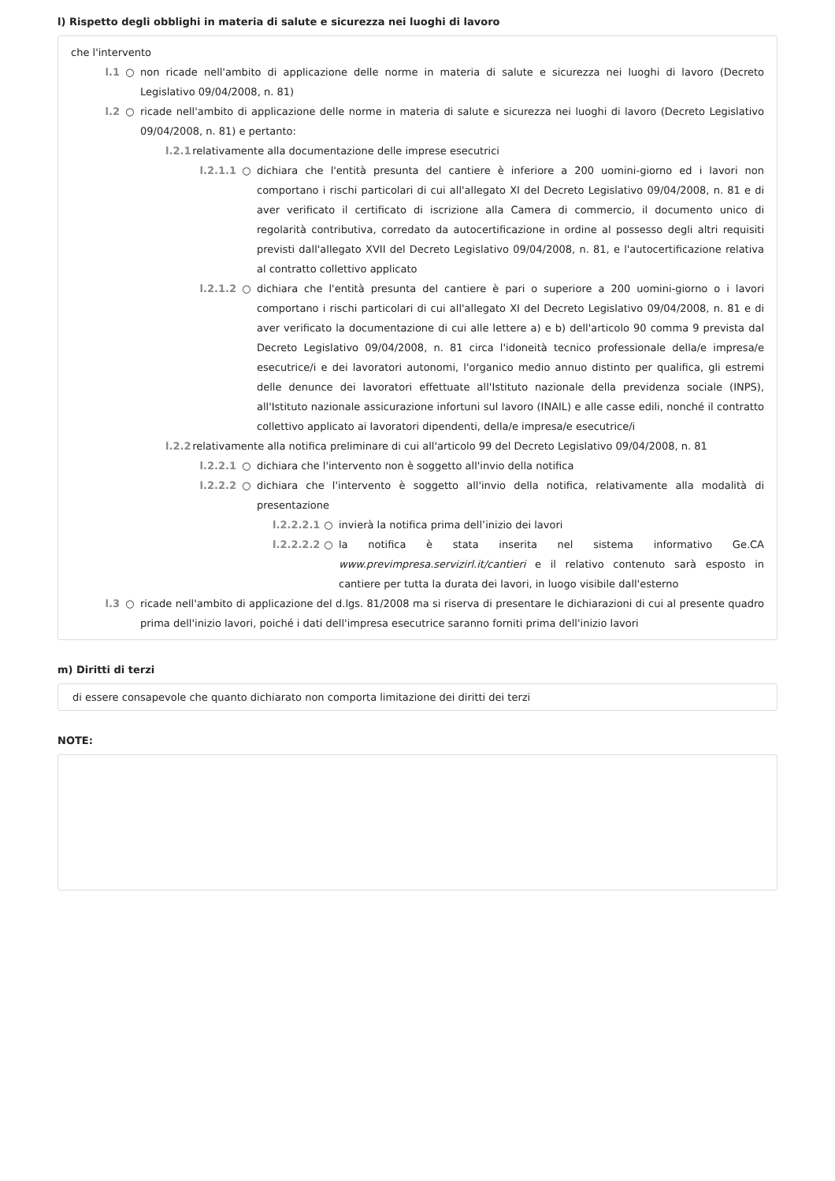l) Rispetto degli obblighi in materia di salute e sicurezza nei luoghi di lavoro
che l'intervento
l.1 ○ non ricade nell'ambito di applicazione delle norme in materia di salute e sicurezza nei luoghi di lavoro (Decreto Legislativo 09/04/2008, n. 81)
l.2 ○ ricade nell'ambito di applicazione delle norme in materia di salute e sicurezza nei luoghi di lavoro (Decreto Legislativo 09/04/2008, n. 81) e pertanto:
l.2.1 relativamente alla documentazione delle imprese esecutrici
l.2.1.1 ○ dichiara che l'entità presunta del cantiere è inferiore a 200 uomini-giorno ed i lavori non comportano i rischi particolari di cui all'allegato XI del Decreto Legislativo 09/04/2008, n. 81 e di aver verificato il certificato di iscrizione alla Camera di commercio, il documento unico di regolarità contributiva, corredato da autocertificazione in ordine al possesso degli altri requisiti previsti dall'allegato XVII del Decreto Legislativo 09/04/2008, n. 81, e l'autocertificazione relativa al contratto collettivo applicato
l.2.1.2 ○ dichiara che l'entità presunta del cantiere è pari o superiore a 200 uomini-giorno o i lavori comportano i rischi particolari di cui all'allegato XI del Decreto Legislativo 09/04/2008, n. 81 e di aver verificato la documentazione di cui alle lettere a) e b) dell'articolo 90 comma 9 prevista dal Decreto Legislativo 09/04/2008, n. 81 circa l'idoneità tecnico professionale della/e impresa/e esecutrice/i e dei lavoratori autonomi, l'organico medio annuo distinto per qualifica, gli estremi delle denunce dei lavoratori effettuate all'Istituto nazionale della previdenza sociale (INPS), all'Istituto nazionale assicurazione infortuni sul lavoro (INAIL) e alle casse edili, nonché il contratto collettivo applicato ai lavoratori dipendenti, della/e impresa/e esecutrice/i
l.2.2 relativamente alla notifica preliminare di cui all'articolo 99 del Decreto Legislativo 09/04/2008, n. 81
l.2.2.1 ○ dichiara che l'intervento non è soggetto all'invio della notifica
l.2.2.2 ○ dichiara che l'intervento è soggetto all'invio della notifica, relativamente alla modalità di presentazione
l.2.2.2.1 ○ invierà la notifica prima dell’inizio dei lavori
l.2.2.2.2 ○ la notifica è stata inserita nel sistema informativo Ge.CA www.previmpresa.servizirl.it/cantieri e il relativo contenuto sarà esposto in cantiere per tutta la durata dei lavori, in luogo visibile dall'esterno
l.3 ○ ricade nell'ambito di applicazione del d.lgs. 81/2008 ma si riserva di presentare le dichiarazioni di cui al presente quadro prima dell'inizio lavori, poiché i dati dell'impresa esecutrice saranno forniti prima dell'inizio lavori
m) Diritti di terzi
di essere consapevole che quanto dichiarato non comporta limitazione dei diritti dei terzi
NOTE: